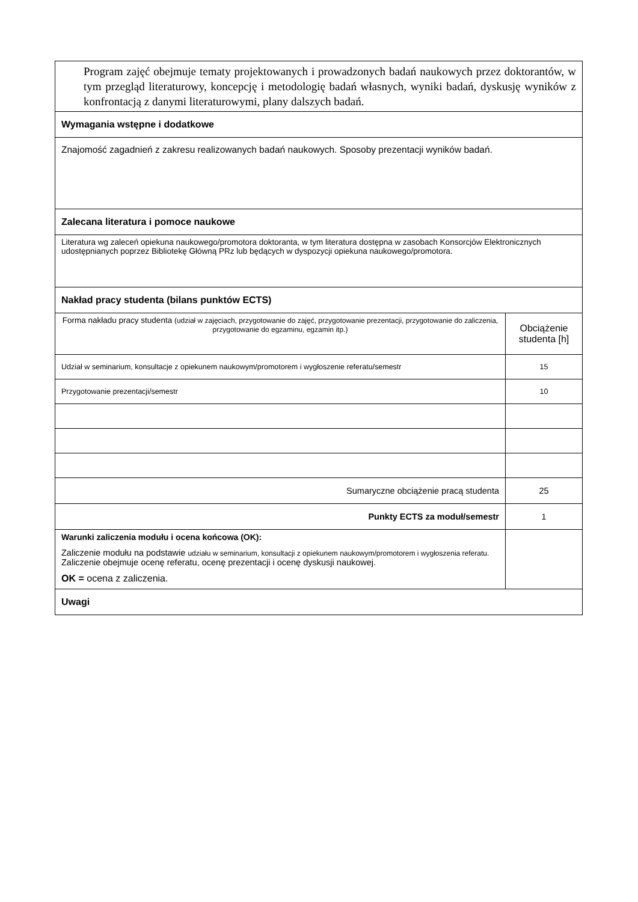| Program zajęć obejmuje tematy projektowanych i prowadzonych badań naukowych przez doktorantów, w tym przegląd literaturowy, koncepcję i metodologię badań własnych, wyniki badań, dyskusję wyników z konfrontacją z danymi literaturowymi, plany dalszych badań. | |
| Wymagania wstępne i dodatkowe | |
| Znajomość zagadnień z zakresu realizowanych badań naukowych. Sposoby prezentacji wyników badań. | |
| Zalecana literatura i pomoce naukowe | |
| Literatura wg zaleceń opiekuna naukowego/promotora doktoranta, w tym literatura dostępna w zasobach Konsorcjów Elektronicznych udostępnianych poprzez Bibliotekę Główną PRz lub będących w dyspozycji opiekuna naukowego/promotora. | |
| Nakład pracy studenta (bilans punktów ECTS) | |
| Forma nakładu pracy studenta (udział w zajęciach, przygotowanie do zajęć, przygotowanie prezentacji, przygotowanie do zaliczenia, przygotowanie do egzaminu, egzamin itp.) | Obciążenie studenta [h] |
| Udział w seminarium, konsultacje z opiekunem naukowym/promotorem i wygłoszenie referatu/semestr | 15 |
| Przygotowanie prezentacji/semestr | 10 |
| Sumaryczne obciążenie pracą studenta | 25 |
| Punkty ECTS za moduł/semestr | 1 |
| Warunki zaliczenia modułu i ocena końcowa (OK): Zaliczenie modułu na podstawie udziału w seminarium, konsultacji z opiekunem naukowym/promotorem i wygłoszenia referatu. Zaliczenie obejmuje ocenę referatu, ocenę prezentacji i ocenę dyskusji naukowej. OK = ocena z zaliczenia. | |
| Uwagi | |